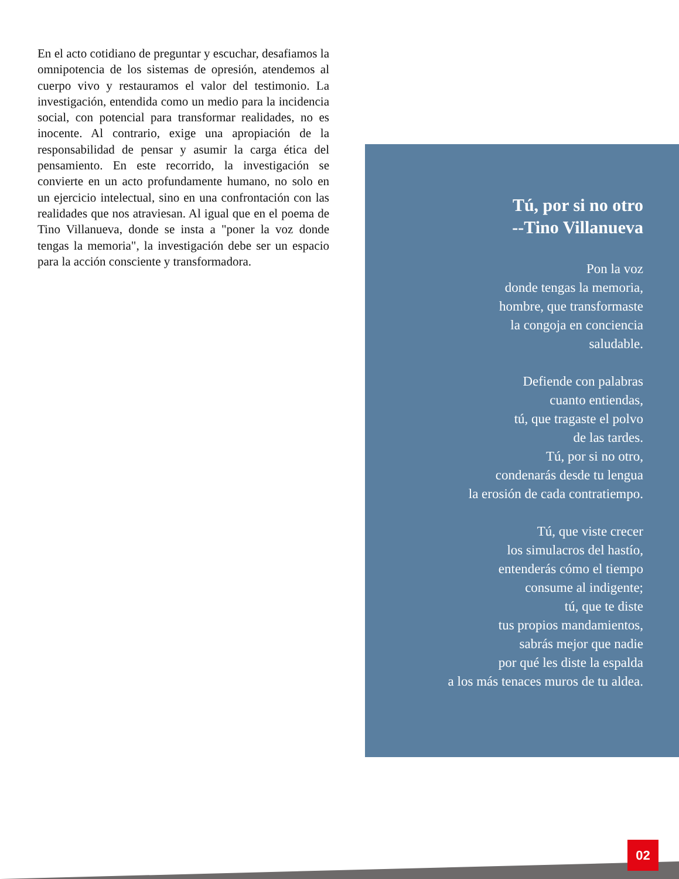En el acto cotidiano de preguntar y escuchar, desafiamos la omnipotencia de los sistemas de opresión, atendemos al cuerpo vivo y restauramos el valor del testimonio. La investigación, entendida como un medio para la incidencia social, con potencial para transformar realidades, no es inocente. Al contrario, exige una apropiación de la responsabilidad de pensar y asumir la carga ética del pensamiento. En este recorrido, la investigación se convierte en un acto profundamente humano, no solo en un ejercicio intelectual, sino en una confrontación con las realidades que nos atraviesan. Al igual que en el poema de Tino Villanueva, donde se insta a "poner la voz donde tengas la memoria", la investigación debe ser un espacio para la acción consciente y transformadora.
Tú, por si no otro
--Tino Villanueva
Pon la voz
donde tengas la memoria,
hombre, que transformaste
la congoja en conciencia
saludable.
Defiende con palabras
cuanto entiendas,
tú, que tragaste el polvo
de las tardes.
Tú, por si no otro,
condenarás desde tu lengua
la erosión de cada contratiempo.
Tú, que viste crecer
los simulacros del hastío,
entenderás cómo el tiempo
consume al indigente;
tú, que te diste
tus propios mandamientos,
sabrás mejor que nadie
por qué les diste la espalda
a los más tenaces muros de tu aldea.
02